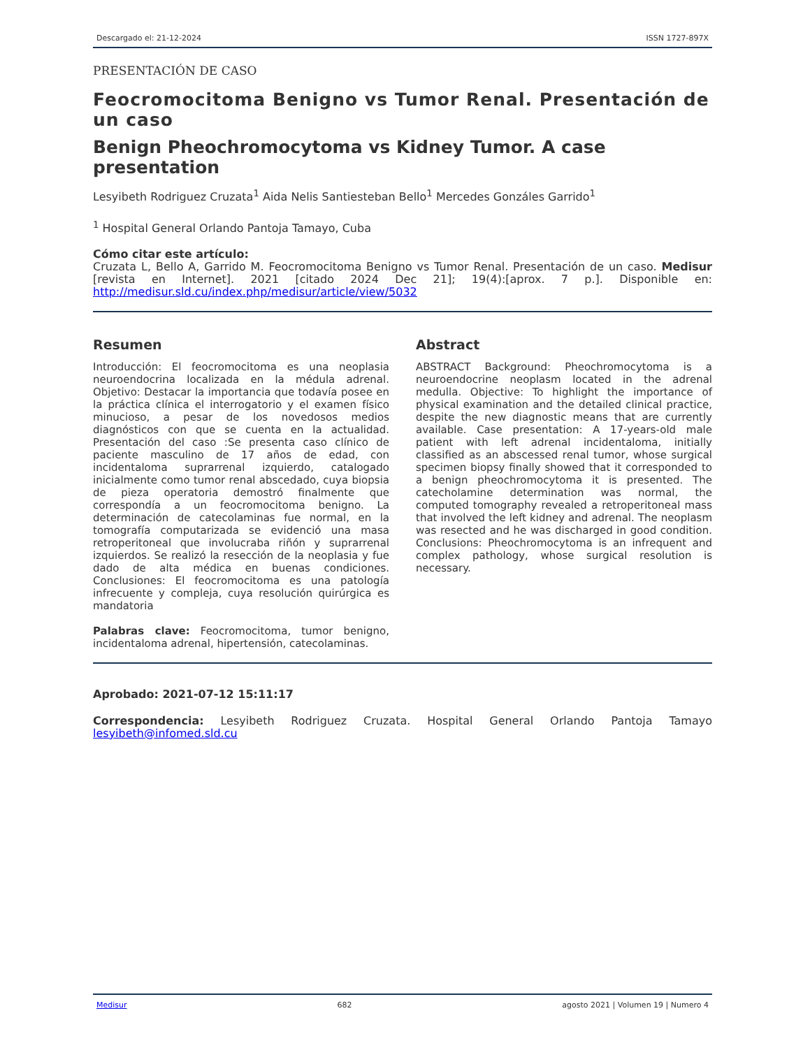Descargado el: 21-12-2024 ISSN 1727-897X
PRESENTACIÓN DE CASO
Feocromocitoma Benigno vs Tumor Renal. Presentación de un caso
Benign Pheochromocytoma vs Kidney Tumor. A case presentation
Lesyibeth Rodriguez Cruzata<sup>1</sup> Aida Nelis Santiesteban Bello<sup>1</sup> Mercedes Gonzáles Garrido<sup>1</sup>
<sup>1</sup> Hospital General Orlando Pantoja Tamayo, Cuba
Cómo citar este artículo:
Cruzata L, Bello A, Garrido M. Feocromocitoma Benigno vs Tumor Renal. Presentación de un caso. Medisur [revista en Internet]. 2021 [citado 2024 Dec 21]; 19(4):[aprox. 7 p.]. Disponible en: http://medisur.sld.cu/index.php/medisur/article/view/5032
Resumen
Introducción: El feocromocitoma es una neoplasia neuroendocrina localizada en la médula adrenal. Objetivo: Destacar la importancia que todavía posee en la práctica clínica el interrogatorio y el examen físico minucioso, a pesar de los novedosos medios diagnósticos con que se cuenta en la actualidad. Presentación del caso :Se presenta caso clínico de paciente masculino de 17 años de edad, con incidentaloma suprarrenal izquierdo, catalogado inicialmente como tumor renal abscedado, cuya biopsia de pieza operatoria demostró finalmente que correspondía a un feocromocitoma benigno. La determinación de catecolaminas fue normal, en la tomografía computarizada se evidenció una masa retroperitoneal que involucraba riñón y suprarrenal izquierdos. Se realizó la resección de la neoplasia y fue dado de alta médica en buenas condiciones. Conclusiones: El feocromocitoma es una patología infrecuente y compleja, cuya resolución quirúrgica es mandatoria
Palabras clave: Feocromocitoma, tumor benigno, incidentaloma adrenal, hipertensión, catecolaminas.
Abstract
ABSTRACT Background: Pheochromocytoma is a neuroendocrine neoplasm located in the adrenal medulla. Objective: To highlight the importance of physical examination and the detailed clinical practice, despite the new diagnostic means that are currently available. Case presentation: A 17-years-old male patient with left adrenal incidentaloma, initially classified as an abscessed renal tumor, whose surgical specimen biopsy finally showed that it corresponded to a benign pheochromocytoma it is presented. The catecholamine determination was normal, the computed tomography revealed a retroperitoneal mass that involved the left kidney and adrenal. The neoplasm was resected and he was discharged in good condition. Conclusions: Pheochromocytoma is an infrequent and complex pathology, whose surgical resolution is necessary.
Aprobado: 2021-07-12 15:11:17
Correspondencia: Lesyibeth Rodriguez Cruzata. Hospital General Orlando Pantoja Tamayo lesyibeth@infomed.sld.cu
Medisur 682 agosto 2021 | Volumen 19 | Numero 4